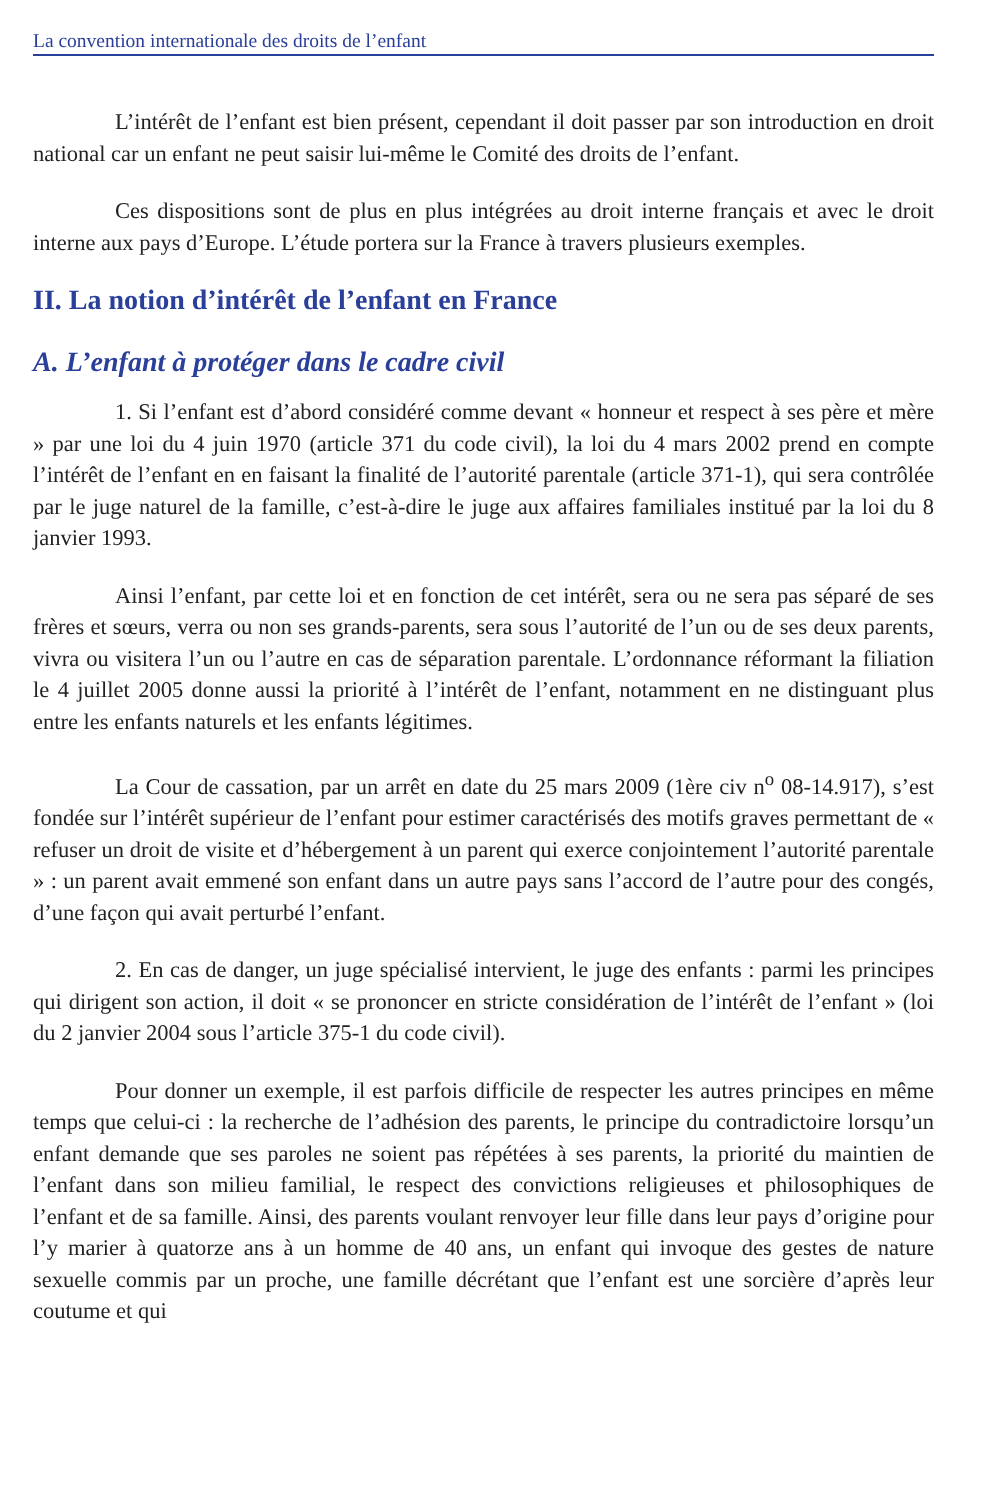La convention internationale des droits de l’enfant
L’intérêt de l’enfant est bien présent, cependant il doit passer par son introduction en droit national car un enfant ne peut saisir lui-même le Comité des droits de l’enfant.
Ces dispositions sont de plus en plus intégrées au droit interne français et avec le droit interne aux pays d’Europe. L’étude portera sur la France à travers plusieurs exemples.
II. La notion d’intérêt de l’enfant en France
A. L’enfant à protéger dans le cadre civil
1. Si l’enfant est d’abord considéré comme devant « honneur et respect à ses père et mère » par une loi du 4 juin 1970 (article 371 du code civil), la loi du 4 mars 2002 prend en compte l’intérêt de l’enfant en en faisant la finalité de l’autorité parentale (article 371-1), qui sera contrôlée par le juge naturel de la famille, c’est-à-dire le juge aux affaires familiales institué par la loi du 8 janvier 1993.
Ainsi l’enfant, par cette loi et en fonction de cet intérêt, sera ou ne sera pas séparé de ses frères et sœurs, verra ou non ses grands-parents, sera sous l’autorité de l’un ou de ses deux parents, vivra ou visitera l’un ou l’autre en cas de séparation parentale. L’ordonnance réformant la filiation le 4 juillet 2005 donne aussi la priorité à l’intérêt de l’enfant, notamment en ne distinguant plus entre les enfants naturels et les enfants légitimes.
La Cour de cassation, par un arrêt en date du 25 mars 2009 (1ère civ n<sup>o</sup> 08-14.917), s’est fondée sur l’intérêt supérieur de l’enfant pour estimer caractérisés des motifs graves permettant de « refuser un droit de visite et d’hébergement à un parent qui exerce conjointement l’autorité parentale » : un parent avait emmené son enfant dans un autre pays sans l’accord de l’autre pour des congés, d’une façon qui avait perturbé l’enfant.
2. En cas de danger, un juge spécialisé intervient, le juge des enfants : parmi les principes qui dirigent son action, il doit « se prononcer en stricte considération de l’intérêt de l’enfant » (loi du 2 janvier 2004 sous l’article 375-1 du code civil).
Pour donner un exemple, il est parfois difficile de respecter les autres principes en même temps que celui-ci : la recherche de l’adhésion des parents, le principe du contradictoire lorsqu’un enfant demande que ses paroles ne soient pas répétées à ses parents, la priorité du maintien de l’enfant dans son milieu familial, le respect des convictions religieuses et philosophiques de l’enfant et de sa famille. Ainsi, des parents voulant renvoyer leur fille dans leur pays d’origine pour l’y marier à quatorze ans à un homme de 40 ans, un enfant qui invoque des gestes de nature sexuelle commis par un proche, une famille décrétant que l’enfant est une sorcière d’après leur coutume et qui